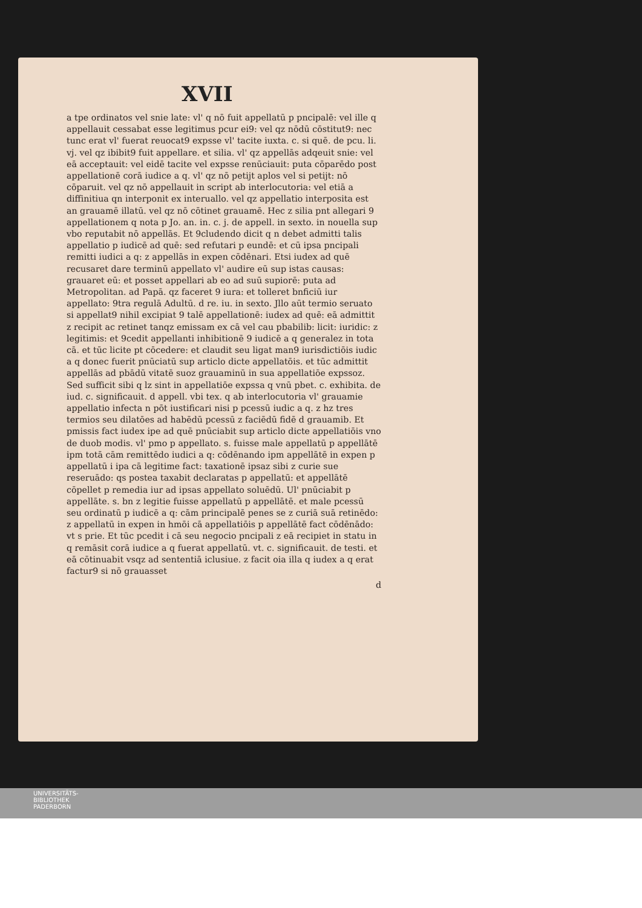XVII
a tpe ordinatos vel snie late: vl' q nō fuit appellatū p pncipalē: vel ille q appellauit cessabat esse legitimus pcur ei9: vel qz nōdū cōstitut9: nec tunc erat vl' fuerat reuocat9 expsse vl' tacite iuxta. c. si quē. de pcu. li. vj. vel qz ibibit9 fuit appellare. et silia. vl' qz appellās adqeuit snie: vel eā acceptauit: vel eidē tacite vel expsse renūciauit: puta cōparēdo post appellationē corā iudice a q. vl' qz nō petijt aplos vel si petijt: nō cōparuit. vel qz nō appellauit in script ab interlocutoria: vel etiā a diffinitiua qn interponit ex interuallo. vel qz appellatio interposita est an grauamē illatū. vel qz nō cōtinet grauamē. Hec z silia pnt allegari 9 appellationem q nota p Jo. an. in. c. j. de appell. in sexto. in nouella sup vbo reputabit nō appellās. Et 9cludendo dicit q n debet admitti talis appellatio p iudicē ad quē: sed refutari p eundē: et cū ipsa pncipali remitti iudici a q: z appellās in expen cōdēnari. Etsi iudex ad quē recusaret dare terminū appellato vl' audire eū sup istas causas: grauaret eū: et posset appellari ab eo ad suū supiorē: puta ad Metropolitan. ad Papā. qz faceret 9 iura: et tolleret bnficiū iur appellato: 9tra regulā Adultū. d re. iu. in sexto. Jllo aūt termio seruato si appellat9 nihil excipiat 9 talē appellationē: iudex ad quē: eā admittit z recipit ac retinet tanqz emissam ex cā vel cau pbabilib: licit: iuridic: z legitimis: et 9cedit appellanti inhibitionē 9 iudicē a q generalez in tota cā. et tūc licite pt cōcedere: et claudit seu ligat man9 iurisdictiōis iudic a q donec fuerit pnūciatū sup articlo dicte appellatōis. et tūc admittit appellās ad pbādū vitatē suoz grauaminū in sua appellatiōe expssoz. Sed sufficit sibi q lz sint in appellatiōe expssa q vnū pbet. c. exhibita. de iud. c. significauit. d appell. vbi tex. q ab interlocutoria vl' grauamie appellatio infecta n pōt iustificari nisi p pcessū iudic a q. z hz tres termios seu dilatōes ad habēdū pcessū z faciēdū fidē d grauamib. Et pmissis fact iudex ipe ad quē pnūciabit sup articlo dicte appellatiōis vno de duob modis. vl' pmo p appellato. s. fuisse male appellatū p appellātē ipm totā cām remittēdo iudici a q: cōdēnando ipm appellātē in expen p appellatū i ipa cā legitime fact: taxationē ipsaz sibi z curie sue reseruādo: qs postea taxabit declaratas p appellatū: et appellātē cōpellet p remedia iur ad ipsas appellato soluēdū. Ul' pnūciabit p appellāte. s. bn z legitie fuisse appellatū p appellātē. et male pcessū seu ordinatū p iudicē a q: cām principalē penes se z curiā suā retinēdo: z appellatū in expen in hmōi cā appellatiōis p appellātē fact cōdēnādo: vt s prie. Et tūc pcedit i cā seu negocio pncipali z eā recipiet in statu in q remāsit corā iudice a q fuerat appellatū. vt. c. significauit. de testi. et eā cōtinuabit vsqz ad sententiā iclusiue. z facit oia illa q iudex a q erat factur9 si nō grauasset
d
UNIVERSITÄTS-
BIBLIOTHEK
PADERBORN